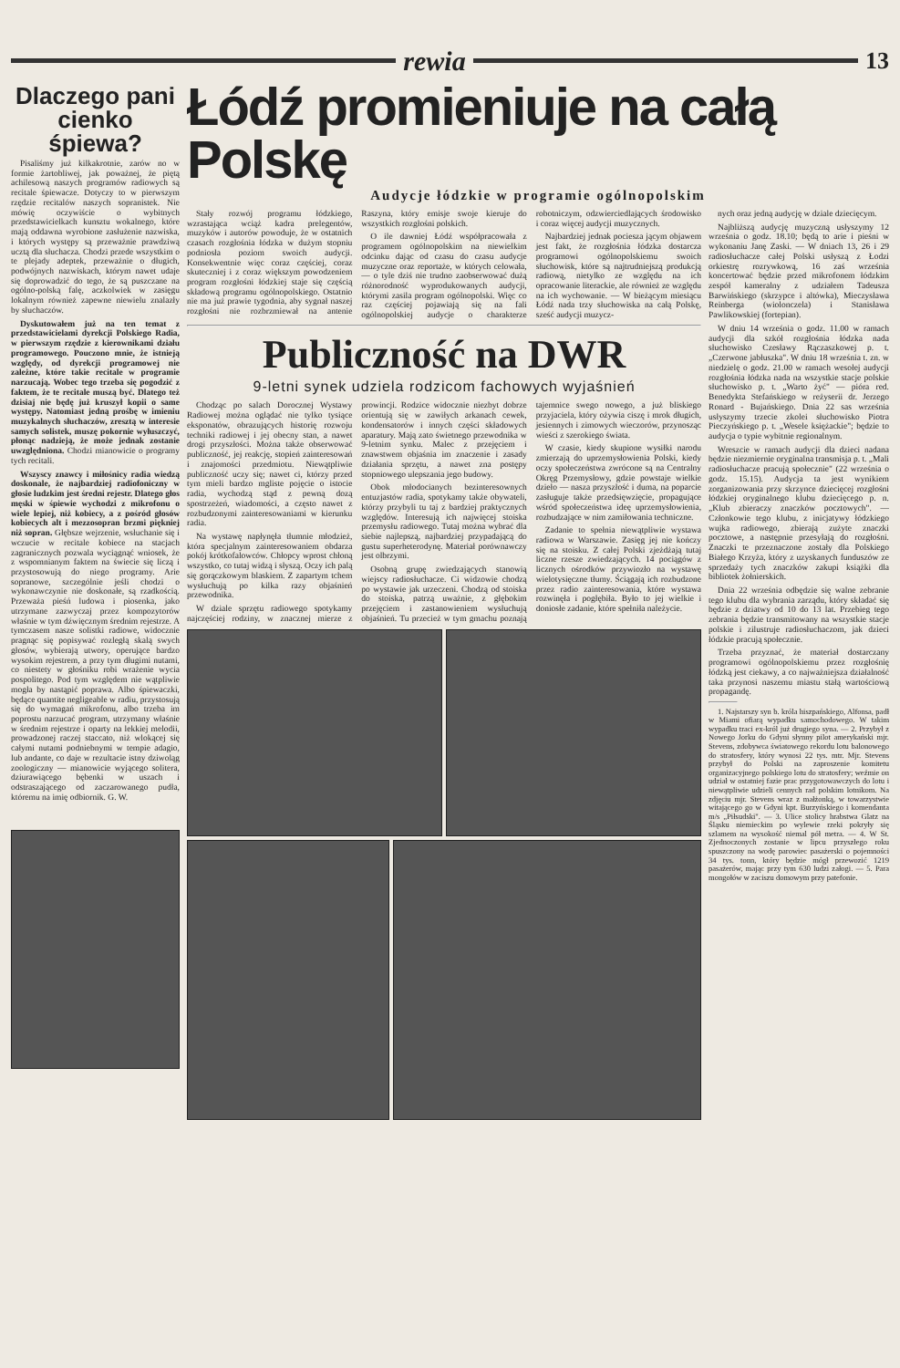rewia
13
Dlaczego pani cienko śpiewa?
Pisaliśmy już kilkakrotnie, zarów no w formie żartobliwej, jak poważnej, że piętą achilesową naszych programów radiowych są recitale śpiewacze. Dotyczy to w pierwszym rzędzie recitalów naszych sopranistek. Nie mówię oczywiście o wybitnych przedstawicielkach kunsztu wokalnego, które mają oddawna wyrobione zasłużenie nazwiska, i których występy są przeważnie prawdziwą ucztą dla słuchacza. Chodzi przede wszystkim o te plejady adeptek, przeważnie o długich, podwójnych nazwiskach, którym nawet udaje się doprowadzić do tego, że są puszczane na ogólno-polską falę, aczkolwiek w zasięgu lokalnym również zapewne niewielu znalazły by słuchaczów.
Dyskutowałem już na ten temat z przedstawicielami dyrekcji Polskiego Radia, w pierwszym rzędzie z kierownikami działu programowego. Pouczono mnie, że istnieją względy, od dyrekcji programowej nie zależne, które takie recitale w programie narzucają. Wobec tego trzeba się pogodzić z faktem, że te recitale muszą być. Dlatego też dzisiaj nie będę już kruszył kopii o same występy. Natomiast jedną prośbę w imieniu muzykalnych słuchaczów, zresztą w interesie samych solistek, muszę pokornie wyłuszczyć, płonąc nadzieją, że może jednak zostanie uwzględniona. Chodzi mianowicie o programy tych recitali.
Wszyscy znawcy i miłośnicy radia wiedzą doskonale, że najbardziej radiofoniczny w głosie ludzkim jest średni rejestr. Dlatego głos męski w śpiewie wychodzi z mikrofonu o wiele lepiej, niż kobiecy, a z pośród głosów kobiecych alt i mezzosopran brzmi piękniej niż sopran. Głębsze wejrzenie, wsłuchanie się i wczucie w recitale kobiece na stacjach zagranicznych pozwala wyciągnąć wniosek, że z wspomnianym faktem na świecie się liczą i przystosowują do niego programy. Arie sopranowe, szczególnie jeśli chodzi o wykonawczynie nie doskonałe, są rzadkością. Przeważa pieśń ludowa i piosenka, jako utrzymane zazwyczaj przez kompozytorów właśnie w tym dźwięcznym średnim rejestrze. A tymczasem nasze solistki radiowe, widocznie pragnąc się popisywać rozległą skalą swych głosów, wybierają utwory, operujące bardzo wysokim rejestrem, a przy tym długimi nutami, co niestety w głośniku robi wrażenie wycia pospolitego. Pod tym względem nie wątpliwie mogła by nastąpić poprawa. Albo śpiewaczki, będące quantite negligeable w radiu, przystosują się do wymagań mikrofonu, albo trzeba im poprostu narzucać program, utrzymany właśnie w średnim rejestrze i oparty na lekkiej melodii, prowadzonej raczej staccato, niż wlokącej się całymi nutami podniebnymi w tempie adagio, lub andante, co daje w rezultacie istny dziwoląg zoologiczny — mianowicie wyjącego solitera, dziurawiącego bębenki w uszach i odstraszającego od zaczarowanego pudła, któremu na imię odbiornik. G. W.
Łódź promieniuje na całą Polskę
Audycje łódzkie w programie ogólnopolskim
Stały rozwój programu łódzkiego, wzrastająca wciąż kadra prelegentów, muzyków i autorów powoduje, że w ostatnich czasach rozgłośnia łódzka w dużym stopniu podniosła poziom swoich audycji. Konsekwentnie więc coraz częściej, coraz skuteczniej i z coraz większym powodzeniem program rozgłośni łódzkiej staje się częścią składową programu ogólnopolskiego. Ostatnio nie ma już prawie tygodnia, aby sygnał naszej rozgłośni nie rozbrzmiewał na antenie Raszyna, który emisje swoje kieruje do wszystkich rozgłośni polskich.
O ile dawniej Łódź współpracowała z programem ogólnopolskim na niewielkim odcinku dając od czasu do czasu audycje muzyczne oraz reportaże, w których celowała, — o tyle dziś nie trudno zaobserwować dużą różnorodność wyprodukowanych audycji, którymi zasila program ogólnopolski. Więc co raz częściej pojawiają się na fali ogólnopolskiej audycje o charakterze robotniczym, odzwierciedlających środowisko i coraz więcej audycji muzycznych.
Najbardziej jednak pociesza jącym objawem jest fakt, że rozgłośnia łódzka dostarcza programowi ogólnopolskiemu swoich słuchowisk, które są najtrudniejszą produkcją radiową, nietylko ze względu na ich opracowanie literackie, ale również ze względu na ich wychowanie. — W bieżącym miesiącu Łódź nada trzy słuchowiska na całą Polskę, sześć audycji muzycz-
Publiczność na DWR
9-letni synek udziela rodzicom fachowych wyjaśnień
Chodząc po salach Dorocznej Wystawy Radiowej można oglądać nie tylko tysiące eksponatów, obrazujących historię rozwoju techniki radiowej i jej obecny stan, a nawet drogi przyszłości. Można także obserwować publiczność, jej reakcję, stopień zainteresowań i znajomości przedmiotu. Niewątpliwie publiczność uczy się; nawet ci, którzy przed tym mieli bardzo mgliste pojęcie o istocie radia, wychodzą stąd z pewną dozą spostrzeżeń, wiadomości, a często nawet z rozbudzonymi zainteresowaniami w kierunku radia.
Na wystawę napłynęła tłumnie młodzież, która specjalnym zainteresowaniem obdarza pokój krótkofalowców. Chłopcy wprost chłoną wszystko, co tutaj widzą i słyszą. Oczy ich palą się gorączkowym blaskiem. Z zapartym tchem wysłuchują po kilka razy objaśnień przewodnika.
W dziale sprzętu radiowego spotykamy najczęściej rodziny, w znacznej mierze z prowincji. Rodzice widocznie niezbyt dobrze orientują się w zawiłych arkanach cewek, kondensatorów i innych części składowych aparatury. Mają zato świetnego przewodnika w 9-letnim synku. Malec z przejęciem i znawstwem objaśnia im znaczenie i zasady działania sprzętu, a nawet zna postępy stopniowego ulepszania jego budowy.
Obok młodocianych bezinteresownych entuzjastów radia, spotykamy także obywateli, którzy przybyli tu taj z bardziej praktycznych względów. Interesują ich najwięcej stoiska przemysłu radiowego. Tutaj można wybrać dla siebie najlepszą, najbardziej przypadającą do gustu superheterodynę. Materiał porównawczy jest olbrzymi.
Osobną grupę zwiedzających stanowią wiejscy radiosłuchacze. Ci widzowie chodzą po wystawie jak urzeczeni. Chodzą od stoiska do stoiska, patrzą uważnie, z głębokim przejęciem i zastanowieniem wysłuchują objaśnień. Tu przecież w tym gmachu poznają tajemnice swego nowego, a już bliskiego przyjaciela, który ożywia ciszę i mrok długich, jesiennych i zimowych wieczorów, przynosząc wieści z szerokiego świata.
W czasie, kiedy skupione wysiłki narodu zmierzają do uprzemysłowienia Polski, kiedy oczy społeczeństwa zwrócone są na Centralny Okręg Przemysłowy, gdzie powstaje wielkie dzieło — nasza przyszłość i duma, na poparcie zasługuje także przedsięwzięcie, propagujące wśród społeczeństwa ideę uprzemysłowienia, rozbudzające w nim zamiłowania techniczne.
Zadanie to spełnia niewątpliwie wystawa radiowa w Warszawie. Zasięg jej nie kończy się na stoisku. Z całej Polski zjeżdżają tutaj liczne rzesze zwiedzających. 14 pociągów z licznych ośrodków przywiozło na wystawę wielotysięczne tłumy. Ściągają ich rozbudzone przez radio zainteresowania, które wystawa rozwinęła i pogłębiła. Było to jej wielkie i doniosłe zadanie, które spełniła należycie.
nych oraz jedną audycję w dziale dziecięcym.
Najbliższą audycję muzyczną usłyszymy 12 września o godz. 18.10; będą to arie i pieśni w wykonaniu Janę Zaski. — W dniach 13, 26 i 29 radiosłuchacze całej Polski usłyszą z Łodzi orkiestrę rozrywkową, 16 zaś września koncertować będzie przed mikrofonem łódzkim zespół kameralny z udziałem Tadeusza Barwińskiego (skrzypce i altówka), Mieczysława Reinberga (wiolonczela) i Stanisława Pawlikowskiej (fortepian).
W dniu 14 września o godz. 11.00 w ramach audycji dla szkół rozgłośnia łódzka nada słuchowisko Czesławy Rączaszkowej p. t. „Czerwone jabłuszka". W dniu 18 września t. zn. w niedzielę o godz. 21.00 w ramach wesołej audycji rozgłośnia łódzka nada na wszystkie stacje polskie słuchowisko p. t. „Warto żyć" — pióra red. Benedykta Stefańskiego w reżyserii dr. Jerzego Ronard - Bujańskiego. Dnia 22 sas września usłyszymy trzecie zkolei słuchowisko Piotra Pieczyńskiego p. t. „Wesele księżackie"; będzie to audycja o typie wybitnie regionalnym.
Wreszcie w ramach audycji dla dzieci nadana będzie niezmiernie oryginalna transmisja p. t. „Mali radiosłuchacze pracują społecznie" (22 września o godz. 15.15). Audycja ta jest wynikiem zorganizowania przy skrzynce dziecięcej rozgłośni łódzkiej oryginalnego klubu dziecięcego p. n. „Klub zbieraczy znaczków pocztowych". — Członkowie tego klubu, z inicjatywy łódzkiego wujka radiowego, zbierają zużyte znaczki pocztowe, a następnie przesyłają do rozgłośni. Znaczki te przeznaczone zostały dla Polskiego Białego Krzyża, który z uzyskanych funduszów ze sprzedaży tych znaczków zakupi książki dla bibliotek żołnierskich.
Dnia 22 września odbędzie się walne zebranie tego klubu dla wybrania zarządu, który składać się będzie z dziatwy od 10 do 13 lat. Przebieg tego zebrania będzie transmitowany na wszystkie stacje polskie i zilustruje radiosłuchaczom, jak dzieci łódzkie pracują społecznie.
Trzeba przyznać, że materiał dostarczany programowi ogólnopolskiemu przez rozgłośnię łódzką jest ciekawy, a co najważniejsza działalność taka przynosi naszemu miastu stałą wartościową propagandę.
1. Najstarszy syn b. króla hiszpańskiego, Alfonsa, padł w Miami ofiarą wypadku samochodowego. W takim wypadku traci ex-król już drugiego syna. — 2. Przybył z Nowego Jorku do Gdyni słynny pilot amerykański mjr. Stevens, zdobywca światowego rekordu lotu balonowego do stratosfery, który wynosi 22 tys. mtr. Mjr. Stevens przybył do Polski na zaproszenie komitetu organizacyjnego polskiego lotu do stratosfery; weźmie on udział w ostatniej fazie prac przygotowawczych do lotu i niewątpliwie udzieli cennych rad polskim lotnikom. Na zdjęciu mjr. Stevens wraz z małżonką, w towarzystwie witającego go w Gdyni kpt. Burzyńskiego i komendanta m/s „Piłsudski". — 3. Ulice stolicy hrabstwa Glatz na Śląsku niemieckim po wylewie rzeki pokryły się szlamem na wysokość niemal pół metra. — 4. W St. Zjednoczonych zostanie w lipcu przyszłego roku spuszczony na wodę parowiec pasażerski o pojemności 34 tys. tonn, który będzie mógł przewozić 1219 pasażerów, mając przy tym 630 ludzi załogi. — 5. Para mongołów w zaciszu domowym przy patefonie.